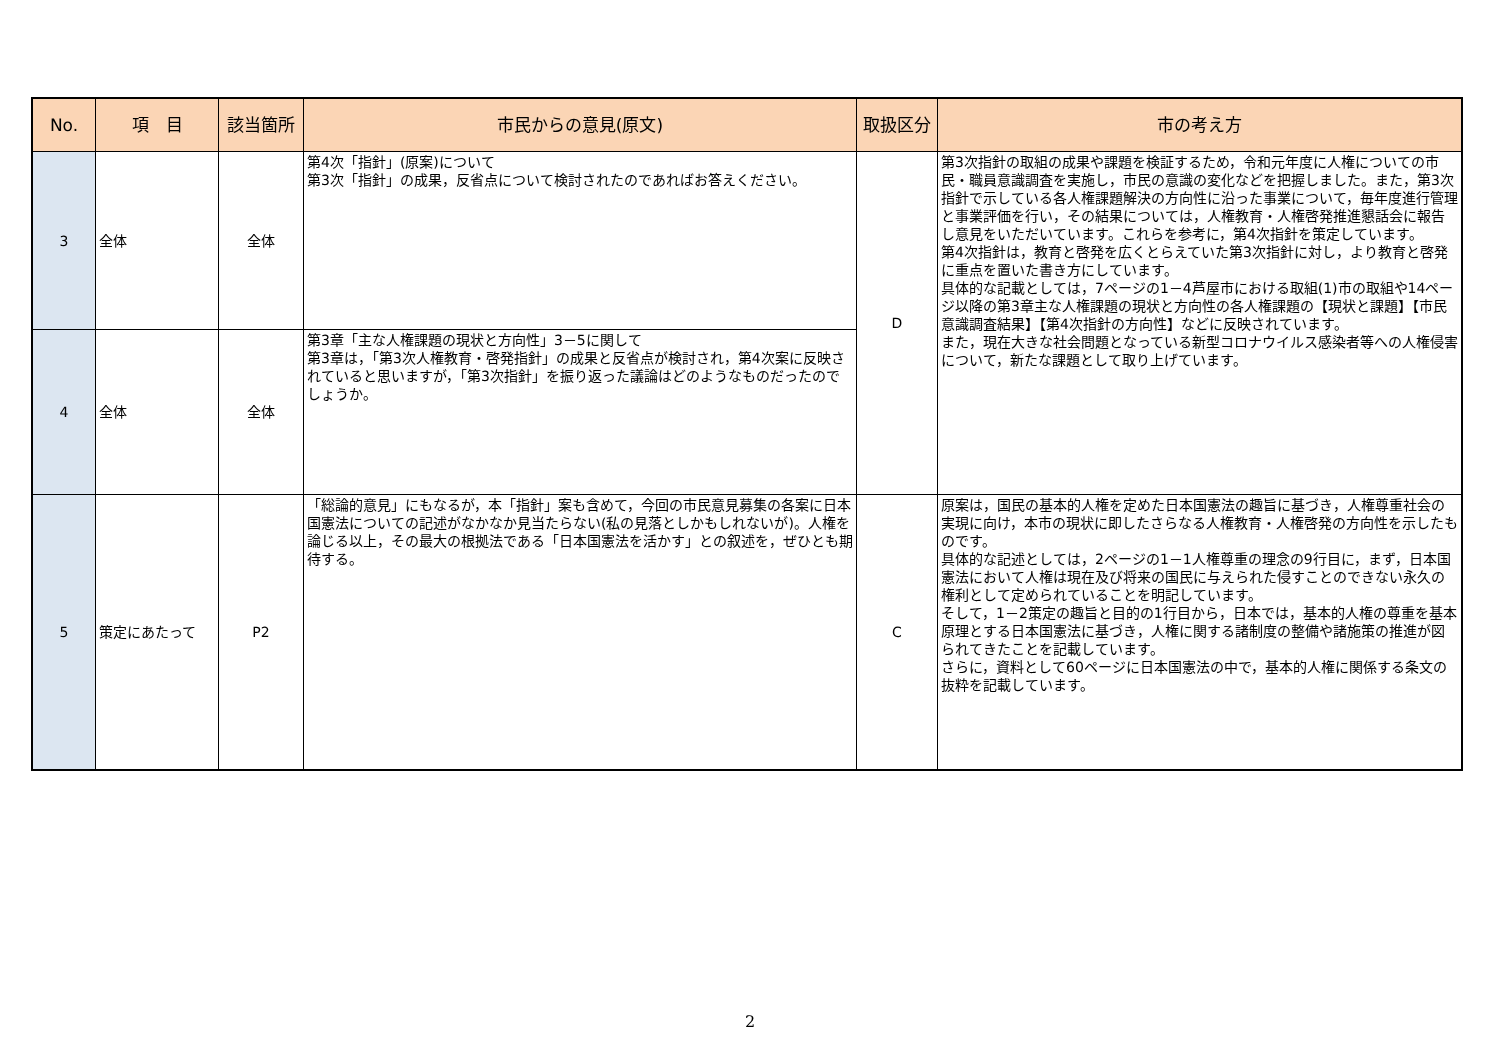| No. | 項 目 | 該当箇所 | 市民からの意見(原文) | 取扱区分 | 市の考え方 |
| --- | --- | --- | --- | --- | --- |
| 3 | 全体 | 全体 | 第4次「指針」(原案)について 第3次「指針」の成果，反省点について検討されたのであればお答えください。 | D | 第3次指針の取組の成果や課題を検証するため，令和元年度に人権についての市民・職員意識調査を実施し，市民の意識の変化などを把握しました。また，第3次指針で示している各人権課題解決の方向性に沿った事業について，毎年度進行管理と事業評価を行い，その結果については，人権教育・人権啓発推進懇話会に報告し意見をいただいています。これらを参考に，第4次指針を策定しています。 第4次指針は，教育と啓発を広くとらえていた第3次指針に対し，より教育と啓発に重点を置いた書き方にしています。 具体的な記載としては，7ページの1－4芦屋市における取組(1)市の取組や14ページ以降の第3章主な人権課題の現状と方向性の各人権課題の【現状と課題】【市民意識調査結果】【第4次指針の方向性】などに反映されています。 また，現在大きな社会問題となっている新型コロナウイルス感染者等への人権侵害について，新たな課題として取り上げています。 |
| 4 | 全体 | 全体 | 第3章「主な人権課題の現状と方向性」3－5に関して 第3章は，「第3次人権教育・啓発指針」の成果と反省点が検討され，第4次案に反映されていると思いますが，「第3次指針」を振り返った議論はどのようなものだったのでしょうか。 | | |
| 5 | 策定にあたって | P2 | 「総論的意見」にもなるが，本「指針」案も含めて，今回の市民意見募集の各案に日本国憲法についての記述がなかなか見当たらない(私の見落としかもしれないが)。人権を論じる以上，その最大の根拠法である「日本国憲法を活かす」との叙述を，ぜひとも期待する。 | C | 原案は，国民の基本的人権を定めた日本国憲法の趣旨に基づき，人権尊重社会の実現に向け，本市の現状に即したさらなる人権教育・人権啓発の方向性を示したものです。 具体的な記述としては，2ページの1－1人権尊重の理念の9行目に，まず，日本国憲法において人権は現在及び将来の国民に与えられた侵すことのできない永久の権利として定められていることを明記しています。 そして，1－2策定の趣旨と目的の1行目から，日本では，基本的人権の尊重を基本原理とする日本国憲法に基づき，人権に関する諸制度の整備や諸施策の推進が図られてきたことを記載しています。 さらに，資料として60ページに日本国憲法の中で，基本的人権に関係する条文の抜粋を記載しています。 |
2